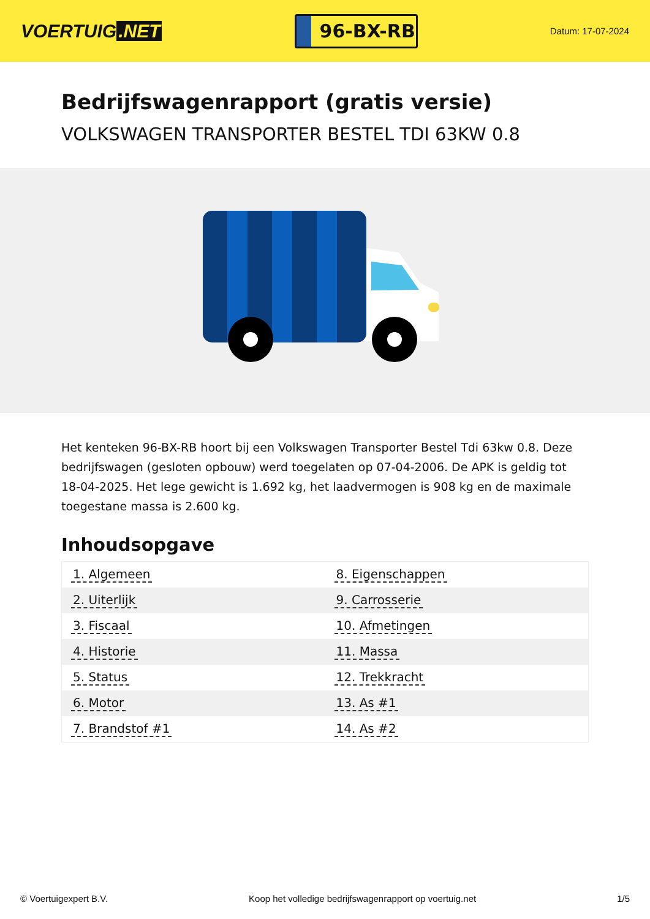VOERTUIG.NET
96-BX-RB
Datum: 17-07-2024
Bedrijfswagenrapport (gratis versie)
VOLKSWAGEN TRANSPORTER BESTEL TDI 63KW 0.8
Het kenteken 96-BX-RB hoort bij een Volkswagen Transporter Bestel Tdi 63kw 0.8. Deze bedrijfswagen (gesloten opbouw) werd toegelaten op 07-04-2006. De APK is geldig tot 18-04-2025. Het lege gewicht is 1.692 kg, het laadvermogen is 908 kg en de maximale toegestane massa is 2.600 kg.
Inhoudsopgave
| 1. Algemeen | 8. Eigenschappen |
| 2. Uiterlijk | 9. Carrosserie |
| 3. Fiscaal | 10. Afmetingen |
| 4. Historie | 11. Massa |
| 5. Status | 12. Trekkracht |
| 6. Motor | 13. As #1 |
| 7. Brandstof #1 | 14. As #2 |
© Voertuigexpert B.V. Koop het volledige bedrijfswagenrapport op voertuig.net 1/5